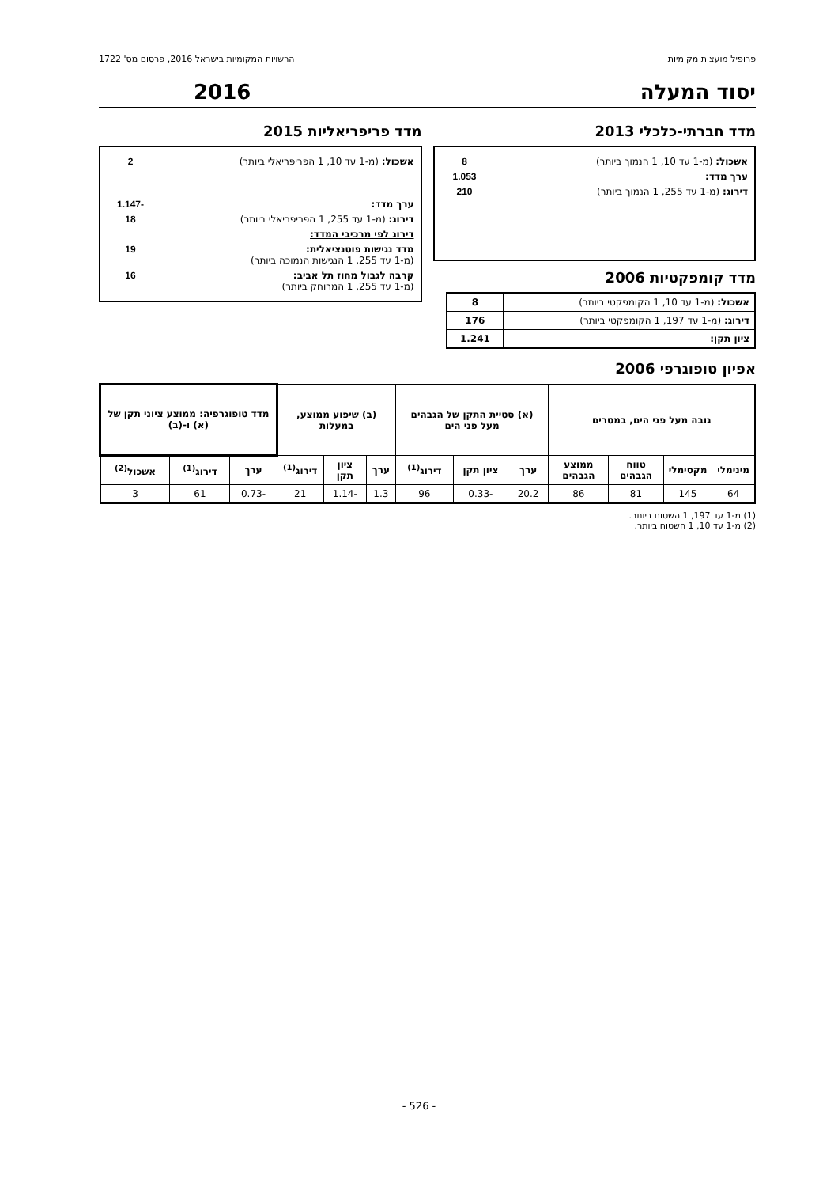פרופיל מועצות מקומיות הרשויות המקומיות בישראל 2016, פרסום מס' 1722
יסוד המעלה 2016
מדד חברתי-כלכלי 2013
אשכול: (מ-1 עד 10, 1 הנמוך ביותר) 8
ערך מדד: 1.053
דירוג: (מ-1 עד 255, 1 הנמוך ביותר) 210
מדד קומפקטיות 2006
| אשכול: (מ-1 עד 10, 1 הקומפקטי ביותר) | 8 |
| דירוג: (מ-1 עד 197, 1 הקומפקטי ביותר) | 176 |
| ציון תקן: | 1.241 |
מדד פריפריאליות 2015
אשכול: (מ-1 עד 10, 1 הפריפריאלי ביותר) 2
ערך מדד: -1.147
דירוג: (מ-1 עד 255, 1 הפריפריאלי ביותר) 18
דירוג לפי מרכיבי המדד:
מדד נגישות פוטנציאלית:
(מ-1 עד 255, 1 הנגישות הנמוכה ביותר) 19
קרבה לגבול מחוז תל אביב:
(מ-1 עד 255, 1 המרוחק ביותר) 16
אפיון טופוגרפי 2006
| גובה מעל פני הים, במטרים | | | | (א) סטיית התקן של הגבהים מעל פני הים | | | (ב) שיפוע ממוצע, במעלות | | | מדד טופוגרפיה: ממוצע ציוני תקן של (א) ו-(ב) | | |
| --- | --- | --- | --- | --- | --- | --- | --- | --- | --- | --- | --- | --- |
| מינימלי | מקסימלי | טווח הגבהים | ממוצע הגבהים | ערך | ציון תקן | דירוג<sup>(1)</sup> | ערך | ציון תקן | דירוג<sup>(1)</sup> | ערך | דירוג<sup>(1)</sup> | אשכול<sup>(2)</sup> |
| 64 | 145 | 81 | 86 | 20.2 | -0.33 | 96 | 1.3 | -1.14 | 21 | -0.73 | 61 | 3 |
(1) מ-1 עד 197, 1 השטוח ביותר.
(2) מ-1 עד 10, 1 השטוח ביותר.
- 526 -